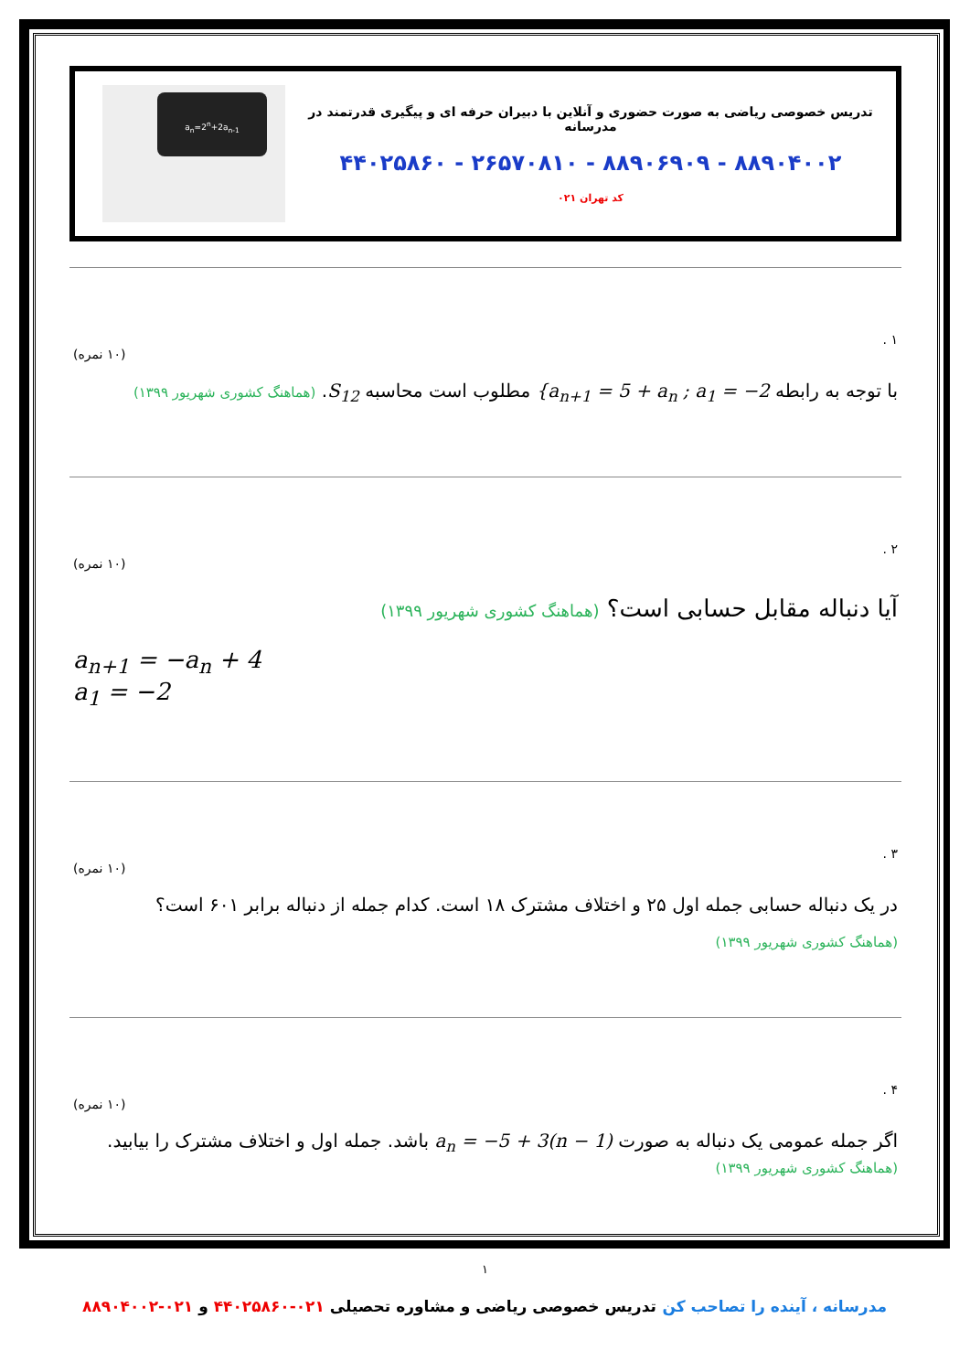تدریس خصوصی ریاضی به صورت حضوری و آنلاین با دبیران حرفه ای و پیگیری قدرتمند در مدرسانه
۸۸۹۰۴۰۰۲ - ۸۸۹۰۶۹۰۹ - ۲۶۵۷۰۸۱۰ - ۴۴۰۲۵۸۶۰
کد تهران ۰۲۱
a<sub>n</sub>=2<sup>n</sup>+2a<sub>n-1</sub>
۱ .
(۱۰ نمره)
با توجه به رابطه {a<sub>n+1</sub> = 5 + a<sub>n</sub> ; a<sub>1</sub> = −2 مطلوب است محاسبه S<sub>12</sub>. (هماهنگ کشوری شهریور ۱۳۹۹)
۲ .
(۱۰ نمره)
آیا دنباله مقابل حسابی است؟ (هماهنگ کشوری شهریور ۱۳۹۹)
a<sub>n+1</sub> = −a<sub>n</sub> + 4
a<sub>1</sub> = −2
۳ .
(۱۰ نمره)
در یک دنباله حسابی جمله اول ۲۵ و اختلاف مشترک ۱۸ است. کدام جمله از دنباله برابر ۶۰۱ است؟
(هماهنگ کشوری شهریور ۱۳۹۹)
۴ .
(۱۰ نمره)
اگر جمله عمومی یک دنباله به صورت a<sub>n</sub> = −5 + 3(n − 1) باشد. جمله اول و اختلاف مشترک را بیابید.
(هماهنگ کشوری شهریور ۱۳۹۹)
۱
مدرسانه ، آینده را تصاحب کن تدریس خصوصی ریاضی و مشاوره تحصیلی ۰۲۱-۴۴۰۲۵۸۶۰ و ۰۲۱-۸۸۹۰۴۰۰۲